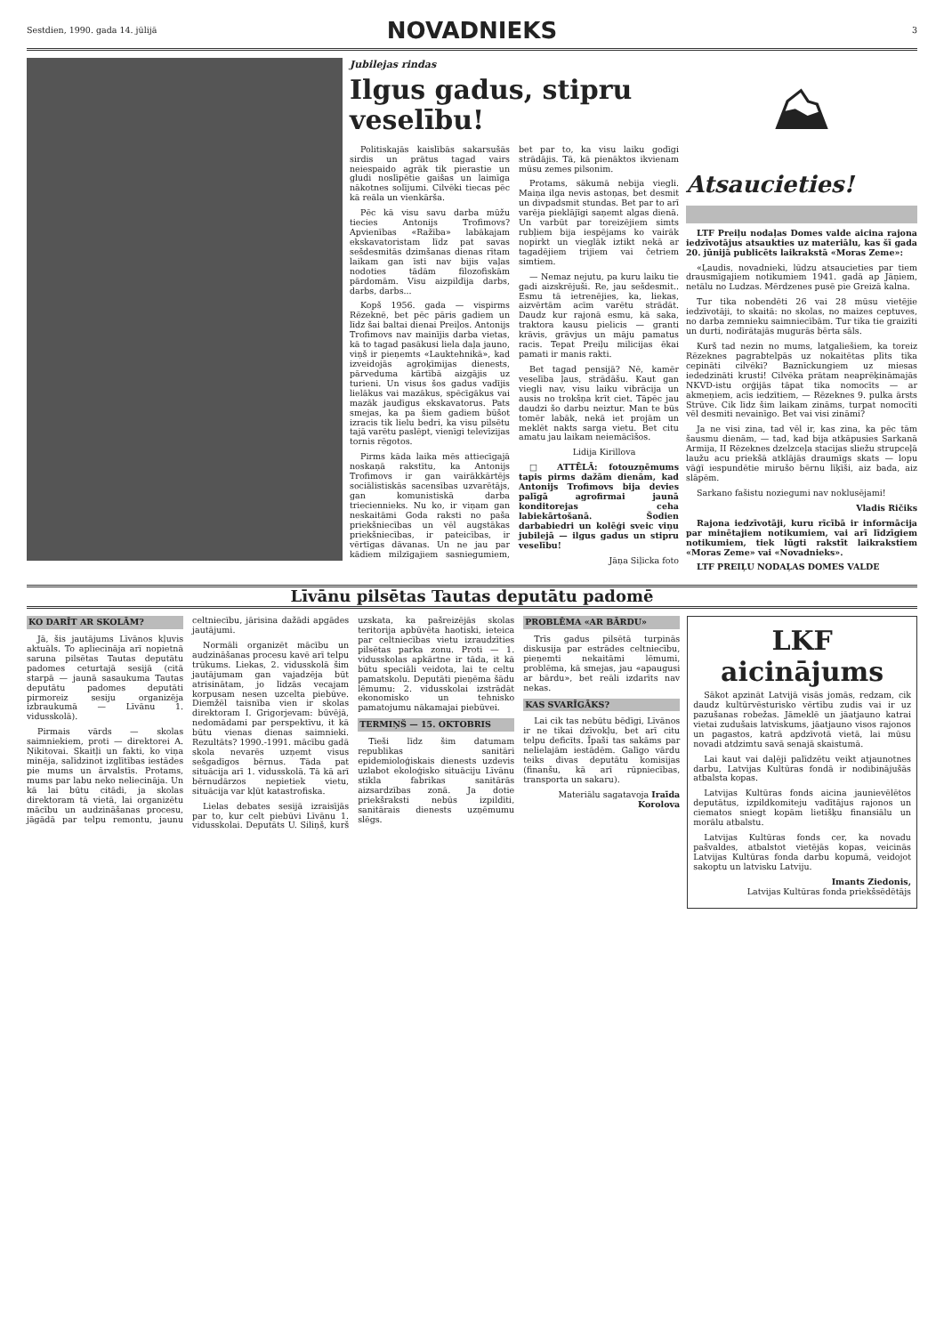Sestdien, 1990. gada 14. jūlijā NOVADNIEKS 3
Jubilejas rindas
Ilgus gadus, stipru veselību!
Politiskajās kaislībās sakarsušās sirdis un prātus tagad vairs neiespaido agrāk tik pierastie un gludi noslīpētie gaišas un laimīga nākotnes solījumi. Cilvēki tiecas pēc kā reāla un vienkārša.
Pēc kā visu savu darba mūžu tiecies Antonijs Trofimovs? Apvienības «Ražība» labākajam ekskavatoristam līdz pat savas sešdesmitās dzimšanas dienas rītam laikam gan īsti nav bijis vaļas nodoties tādām filozofiskām pārdomām. Visu aizpildīja darbs, darbs, darbs...
Kopš 1956. gada — vispirms Rēzeknē, bet pēc pāris gadiem un līdz šai baltai dienai Preiļos. Antonijs Trofimovs nav mainījis darba vietas, kā to tagad pasākusi liela daļa jauno, viņš ir pieņemts «Lauktehnikā», kad izveidojās agroķīmijas dienests, pārveduma kārtībā aizgājis uz turieni. Un visus šos gadus vadījis lielākus vai mazākus, spēcīgākus vai mazāk jaudīgus ekskavatorus. Pats smejas, ka pa šiem gadiem būšot izracis tik lielu bedri, ka visu pilsētu tajā varētu paslēpt, vienīgi televīzijas tornis rēgotos.
Pirms kāda laika mēs attiecīgajā noskaņā rakstītu, ka Antonijs Trofimovs ir gan vairākkārtējs sociālistiskās sacensības uzvarētājs, gan komunistiskā darba trieciennieks. Nu ko, ir viņam gan neskaitāmi Goda raksti no pašа priekšniecības un vēl augstākas priekšniecības, ir pateicības, ir vērtīgas dāvanas. Un ne jau par kādiem milzīgajiem sasniegumiem, bet par to, ka visu laiku godīgi strādājis. Tā, kā pienāktos ikvienam mūsu zemes pilsonim.
Protams, sākumā nebija viegli. Maiņa ilga nevis astoņas, bet desmit un divpadsmit stundas. Bet par to arī varēja pieklājīgi saņemt algas dienā. Un varbūt par toreizējiem simts rubļiem bija iespējams ko vairāk nopirkt un vieglāk iztikt nekā ar tagadējiem trijiem vai četriem simtiem.
— Nemaz nejutu, pa kuru laiku tie gadi aizskrējuši. Re, jau sešdesmit.. Esmu tā ietrenējies, ka, liekas, aizvērtām acīm varētu strādāt. Daudz kur rajonā esmu, kā saka, traktora kausu pielicis — granti krāvis, grāvjus un māju pamatus racis. Tepat Preiļu milicijas ēkai pamati ir manis rakti.
Bet tagad pensijā? Nē, kamēr veselība ļaus, strādāšu. Kaut gan viegli nav, visu laiku vibrācija un ausis no trokšņa krīt ciet. Tāpēc jau daudzi šo darbu neiztur. Man te būs tomēr labāk, nekā iet projām un meklēt nakts sarga vietu. Bet citu amatu jau laikam neiemācīšos.
Lidija Kirillova
□ ATTĒLĀ: fotouzņēmums tapis pirms dažām dienām, kad Antonijs Trofimovs bija devies palīgā agrofirmai jaunā konditorejas ceha labiekārtošanā. Šodien darbabiedri un kolēģi sveic viņu jubilejā — ilgus gadus un stipru veselību!
Jāņa Siļicka foto
⛰
Atsaucieties!
LTF Preiļu nodaļas Domes valde aicina rajona iedzīvotājus atsaukties uz materiālu, kas šī gada 20. jūnijā publicēts laikrakstā «Moras Zeme»:
«Ļaudis, novadnieki, lūdzu atsaucieties par tiem drausmīgajiem notikumiem 1941. gadā ap Jāņiem, netālu no Ludzas. Mērdzenes pusē pie Greizā kalna.
Tur tika nobendēti 26 vai 28 mūsu vietējie iedzīvotāji, to skaitā: no skolas, no maizes ceptuves, no darba zemnieku saimniecībām. Tur tika tie graizīti un durti, nodīrātajās mugurās bērta sāls.
Kurš tad nezin no mums, latgaliešiem, ka toreiz Rēzeknes pagrabtelpās uz nokaitētas plīts tika cepināti cilvēki? Baznīckungiem uz miesas iededzināti krusti! Cilvēka prātam neaprēķināmajās NKVD-istu orģijās tāpat tika nomocīts — ar akmeņiem, acīs iedzītiem, — Rēzeknes 9. pulka ārsts Strūve. Cik līdz šim laikam zināms, turpat nomocīti vēl desmiti nevainīgo. Bet vai visi zināmi?
Ja ne visi zina, tad vēl ir, kas zina, ka pēc tām šausmu dienām, — tad, kad bija atkāpusies Sarkanā Armija, II Rēzeknes dzelzceļa stacijas sliežu strupceļā laužu acu priekšā atklājās draumīgs skats — lopu vāģī iespundētie mirušo bērnu līķīši, aiz bada, aiz slāpēm.
Sarkano fašistu noziegumi nav noklusējami!
Vladis Ričiks
Rajona iedzīvotāji, kuru rīcībā ir informācija par minētajiem notikumiem, vai arī līdzīgiem notikumiem, tiek lūgti rakstīt laikrakstiem «Moras Zeme» vai «Novadnieks».
LTF PREIĻU NODAĻAS DOMES VALDE
Līvānu pilsētas Tautas deputātu padomē
KO DARĪT AR SKOLĀM?
Jā, šis jautājums Līvānos kļuvis aktuāls. To apliecināja arī nopietnā saruna pilsētas Tautas deputātu padomes ceturtajā sesijā (citā starpā — jaunā sasaukuma Tautas deputātu padomes deputāti pirmoreiz sesiju organizēja izbraukumā — Līvānu 1. vidusskolā).
Pirmais vārds — skolas saimniekiem, proti — direktorei A. Ņikitovai. Skaitļi un fakti, ko viņa minēja, salīdzinot izglītības iestādes pie mums un ārvalstīs. Protams, mums par labu neko neliecināja. Un kā lai būtu citādi, ja skolas direktoram tā vietā, lai organizētu mācību un audzināšanas procesu, jāgādā par telpu remontu, jaunu celtniecību, jārisina dažādi apgādes jautājumi.
Normāli organizēt mācību un audzināšanas procesu kavē arī telpu trūkums. Liekas, 2. vidusskolā šim jautājumam gan vajadzēja būt atrisinātam, jo līdzās vecajam korpusam nesen uzcelta piebūve. Diemžēl taisnība vien ir skolas direktoram I. Grigorjevam: būvējā, nedomādami par perspektīvu, it kā būtu vienas dienas saimnieki. Rezultāts? 1990.-1991. mācību gadā skola nevarēs uzņemt visus sešgadīgos bērnus. Tāda pat situācija arī 1. vidusskolā. Tā kā arī bērnudārzos nepietiek vietu, situācija var kļūt katastrofiska.
Lielas debates sesijā izraisījās par to, kur celt piebūvi Līvānu 1. vidusskolai. Deputāts U. Siliņš, kurš uzskata, ka pašreizējās skolas teritorija apbūvēta haotiski, ieteica par celtniecības vietu izraudzīties pilsētas parka zonu. Proti — 1. vidusskolas apkārtne ir tāda, it kā būtu speciāli veidota, lai te celtu pamatskolu. Deputāti pieņēma šādu lēmumu: 2. vidusskolai izstrādāt ekonomisko un tehnisko pamatojumu nākamajai piebūvei.
TERMIŅŠ — 15. OKTOBRIS
Tieši līdz šim datumam republikas sanitāri epidemioloģiskais dienests uzdevis uzlabot ekoloģisko situāciju Līvānu stikla fabrikas sanitārās aizsardzības zonā. Ja dotie priekšraksti nebūs izpildīti, sanitārais dienests uzņēmumu slēgs.
PROBLĒMA «AR BĀRDU»
Trīs gadus pilsētā turpinās diskusija par estrādes celtniecību, pieņemti nekaitāmi lēmumi, problēma, kā smejas, jau «apaugusi ar bārdu», bet reāli izdarīts nav nekas.
KAS SVARĪGĀKS?
Lai cik tas nebūtu bēdīgi, Līvānos ir ne tikai dzīvokļu, bet arī citu telpu deficīts. Īpaši tas sakāms par nelielajām iestādēm. Galīgo vārdu teiks divas deputātu komisijas (finanšu, kā arī rūpniecības, transporta un sakaru).
Materiālu sagatavoja Iraīda Korolova
LKF
aicinājums
Sākot apzināt Latvijā visās jomās, redzam, cik daudz kultūrvēsturisko vērtību zudis vai ir uz pazušanas robežas. Jāmeklē un jāatjauno katrai vietai zudušais latviskums, jāatjauno visos rajonos un pagastos, katrā apdzīvotā vietā, lai mūsu novadi atdzimtu savā senajā skaistumā.
Lai kaut vai daļēji palīdzētu veikt atjaunotnes darbu, Latvijas Kultūras fondā ir nodibinājušās atbalsta kopas.
Latvijas Kultūras fonds aicina jaunievēlētos deputātus, izpildkomiteju vadītājus rajonos un ciematos sniegt kopām lietišķu finansiālu un morālu atbalstu.
Latvijas Kultūras fonds cer, ka novadu pašvaldes, atbalstot vietējās kopas, veicinās Latvijas Kultūras fonda darbu kopumā, veidojot sakoptu un latvisku Latviju.
Imants Ziedonis,
Latvijas Kultūras fonda priekšsēdētājs